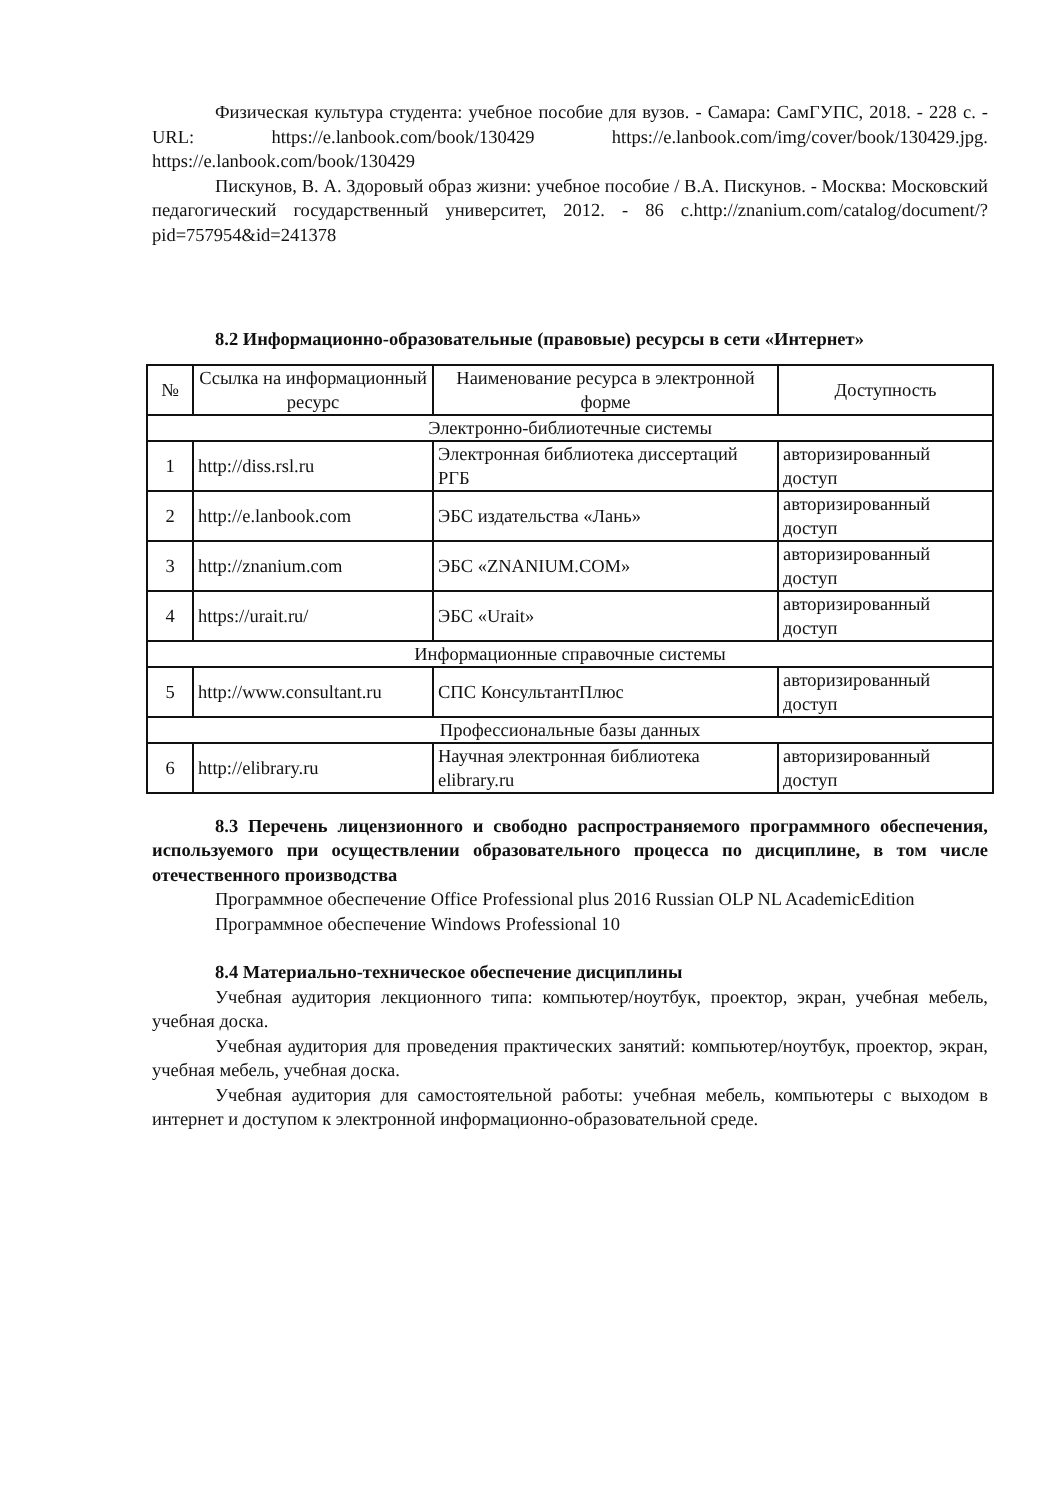Физическая культура студента: учебное пособие для вузов. - Самара: СамГУПС, 2018. - 228 с. - URL: https://e.lanbook.com/book/130429 https://e.lanbook.com/img/cover/book/130429.jpg. https://e.lanbook.com/book/130429
Пискунов, В. А. Здоровый образ жизни: учебное пособие / В.А. Пискунов. - Москва: Московский педагогический государственный университет, 2012. - 86 с.http://znanium.com/catalog/document/?pid=757954&id=241378
8.2 Информационно-образовательные (правовые) ресурсы в сети «Интернет»
| № | Ссылка на информационный ресурс | Наименование ресурса в электронной форме | Доступность |
| --- | --- | --- | --- |
| Электронно-библиотечные системы | | | |
| 1 | http://diss.rsl.ru | Электронная библиотека диссертаций РГБ | авторизированный доступ |
| 2 | http://e.lanbook.com | ЭБС издательства «Лань» | авторизированный доступ |
| 3 | http://znanium.com | ЭБС «ZNANIUM.COM» | авторизированный доступ |
| 4 | https://urait.ru/ | ЭБС «Urait» | авторизированный доступ |
| Информационные справочные системы | | | |
| 5 | http://www.consultant.ru | СПС КонсультантПлюс | авторизированный доступ |
| Профессиональные базы данных | | | |
| 6 | http://elibrary.ru | Научная электронная библиотека elibrary.ru | авторизированный доступ |
8.3 Перечень лицензионного и свободно распространяемого программного обеспечения, используемого при осуществлении образовательного процесса по дисциплине, в том числе отечественного производства
Программное обеспечение Office Professional plus 2016 Russian OLP NL AcademicEdition
Программное обеспечение Windows Professional 10
8.4 Материально-техническое обеспечение дисциплины
Учебная аудитория лекционного типа: компьютер/ноутбук, проектор, экран, учебная мебель, учебная доска.
Учебная аудитория для проведения практических занятий: компьютер/ноутбук, проектор, экран, учебная мебель, учебная доска.
Учебная аудитория для самостоятельной работы: учебная мебель, компьютеры с выходом в интернет и доступом к электронной информационно-образовательной среде.